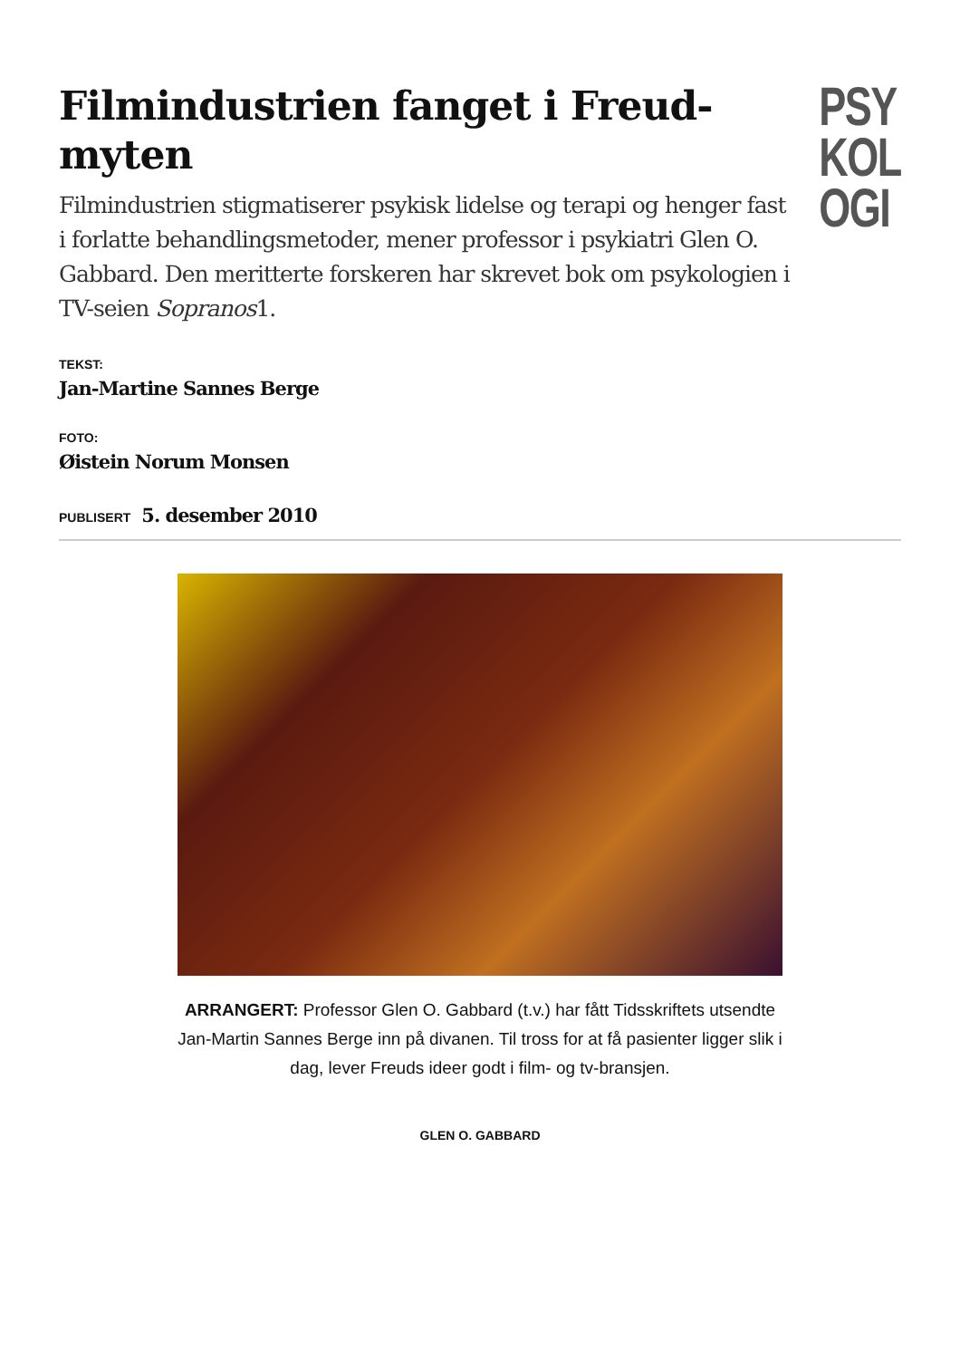Filmindustrien fanget i Freud-myten
Filmindustrien stigmatiserer psykisk lidelse og terapi og henger fast i forlatte behandlingsmetoder, mener professor i psykiatri Glen O. Gabbard. Den meritterte forskeren har skrevet bok om psykologien i TV-seien Sopranos1.
PSY
KOL
OGI
TEKST:
Jan-Martine Sannes Berge
FOTO:
Øistein Norum Monsen
PUBLISERT 5. desember 2010
ARRANGERT: Professor Glen O. Gabbard (t.v.) har fått Tidsskriftets utsendte Jan-Martin Sannes Berge inn på divanen. Til tross for at få pasienter ligger slik i dag, lever Freuds ideer godt i film- og tv-bransjen.
GLEN O. GABBARD